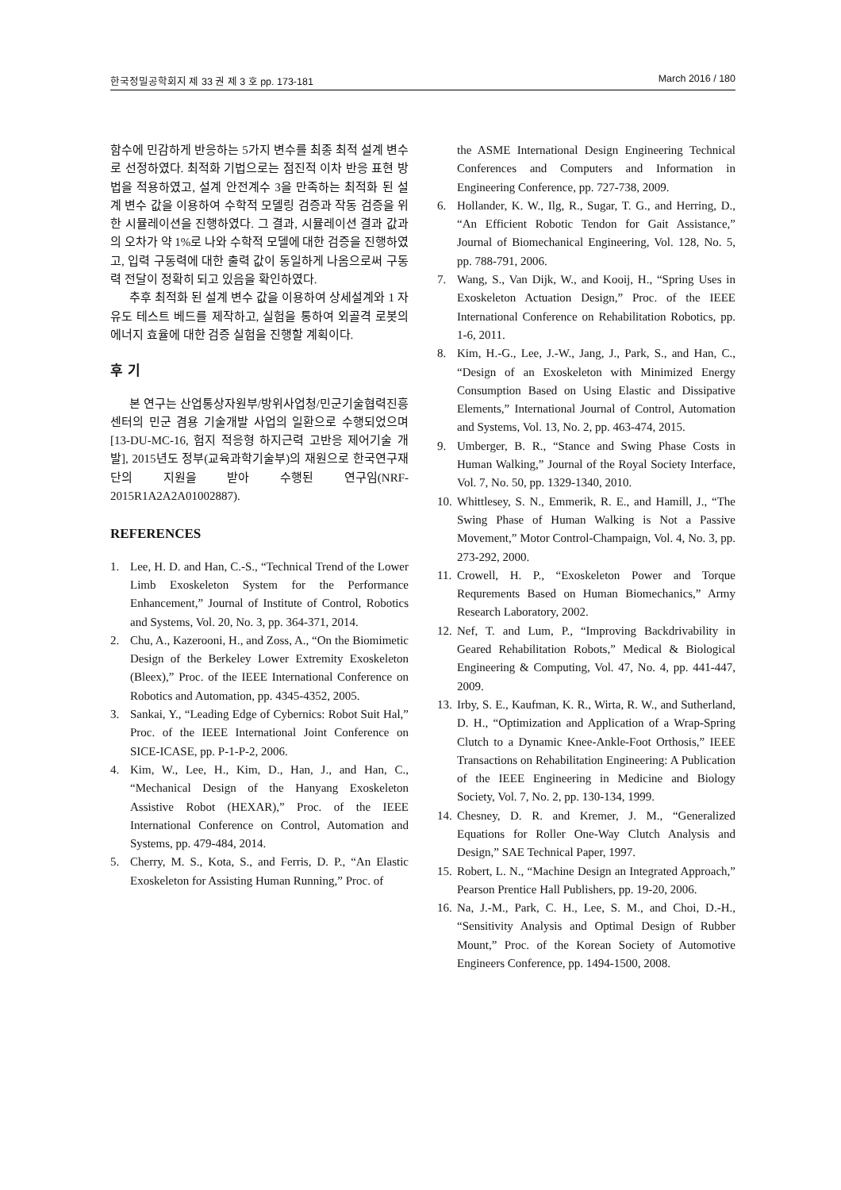한국정밀공학회지 제 33 권 제 3 호 pp. 173-181 March 2016 / 180
함수에 민감하게 반응하는 5가지 변수를 최종 최적 설계 변수로 선정하였다. 최적화 기법으로는 점진적 이차 반응 표현 방법을 적용하였고, 설계 안전계수 3을 만족하는 최적화 된 설계 변수 값을 이용하여 수학적 모델링 검증과 작동 검증을 위한 시뮬레이션을 진행하였다. 그 결과, 시뮬레이션 결과 값과의 오차가 약 1%로 나와 수학적 모델에 대한 검증을 진행하였고, 입력 구동력에 대한 출력 값이 동일하게 나옴으로써 구동력 전달이 정확히 되고 있음을 확인하였다.
추후 최적화 된 설계 변수 값을 이용하여 상세설계와 1 자유도 테스트 베드를 제작하고, 실험을 통하여 외골격 로봇의 에너지 효율에 대한 검증 실험을 진행할 계획이다.
후 기
본 연구는 산업통상자원부/방위사업청/민군기술협력진흥센터의 민군 겸용 기술개발 사업의 일환으로 수행되었으며[13-DU-MC-16, 험지 적응형 하지근력 고반응 제어기술 개발], 2015년도 정부(교육과학기술부)의 재원으로 한국연구재단의 지원을 받아 수행된 연구임(NRF-2015R1A2A2A01002887).
REFERENCES
1. Lee, H. D. and Han, C.-S., “Technical Trend of the Lower Limb Exoskeleton System for the Performance Enhancement,” Journal of Institute of Control, Robotics and Systems, Vol. 20, No. 3, pp. 364-371, 2014.
2. Chu, A., Kazerooni, H., and Zoss, A., “On the Biomimetic Design of the Berkeley Lower Extremity Exoskeleton (Bleex),” Proc. of the IEEE International Conference on Robotics and Automation, pp. 4345-4352, 2005.
3. Sankai, Y., “Leading Edge of Cybernics: Robot Suit Hal,” Proc. of the IEEE International Joint Conference on SICE-ICASE, pp. P-1-P-2, 2006.
4. Kim, W., Lee, H., Kim, D., Han, J., and Han, C., “Mechanical Design of the Hanyang Exoskeleton Assistive Robot (HEXAR),” Proc. of the IEEE International Conference on Control, Automation and Systems, pp. 479-484, 2014.
5. Cherry, M. S., Kota, S., and Ferris, D. P., “An Elastic Exoskeleton for Assisting Human Running,” Proc. of
the ASME International Design Engineering Technical Conferences and Computers and Information in Engineering Conference, pp. 727-738, 2009.
6. Hollander, K. W., Ilg, R., Sugar, T. G., and Herring, D., “An Efficient Robotic Tendon for Gait Assistance,” Journal of Biomechanical Engineering, Vol. 128, No. 5, pp. 788-791, 2006.
7. Wang, S., Van Dijk, W., and Kooij, H., “Spring Uses in Exoskeleton Actuation Design,” Proc. of the IEEE International Conference on Rehabilitation Robotics, pp. 1-6, 2011.
8. Kim, H.-G., Lee, J.-W., Jang, J., Park, S., and Han, C., “Design of an Exoskeleton with Minimized Energy Consumption Based on Using Elastic and Dissipative Elements,” International Journal of Control, Automation and Systems, Vol. 13, No. 2, pp. 463-474, 2015.
9. Umberger, B. R., “Stance and Swing Phase Costs in Human Walking,” Journal of the Royal Society Interface, Vol. 7, No. 50, pp. 1329-1340, 2010.
10. Whittlesey, S. N., Emmerik, R. E., and Hamill, J., “The Swing Phase of Human Walking is Not a Passive Movement,” Motor Control-Champaign, Vol. 4, No. 3, pp. 273-292, 2000.
11. Crowell, H. P., “Exoskeleton Power and Torque Requrements Based on Human Biomechanics,” Army Research Laboratory, 2002.
12. Nef, T. and Lum, P., “Improving Backdrivability in Geared Rehabilitation Robots,” Medical & Biological Engineering & Computing, Vol. 47, No. 4, pp. 441-447, 2009.
13. Irby, S. E., Kaufman, K. R., Wirta, R. W., and Sutherland, D. H., “Optimization and Application of a Wrap-Spring Clutch to a Dynamic Knee-Ankle-Foot Orthosis,” IEEE Transactions on Rehabilitation Engineering: A Publication of the IEEE Engineering in Medicine and Biology Society, Vol. 7, No. 2, pp. 130-134, 1999.
14. Chesney, D. R. and Kremer, J. M., “Generalized Equations for Roller One-Way Clutch Analysis and Design,” SAE Technical Paper, 1997.
15. Robert, L. N., “Machine Design an Integrated Approach,” Pearson Prentice Hall Publishers, pp. 19-20, 2006.
16. Na, J.-M., Park, C. H., Lee, S. M., and Choi, D.-H., “Sensitivity Analysis and Optimal Design of Rubber Mount,” Proc. of the Korean Society of Automotive Engineers Conference, pp. 1494-1500, 2008.